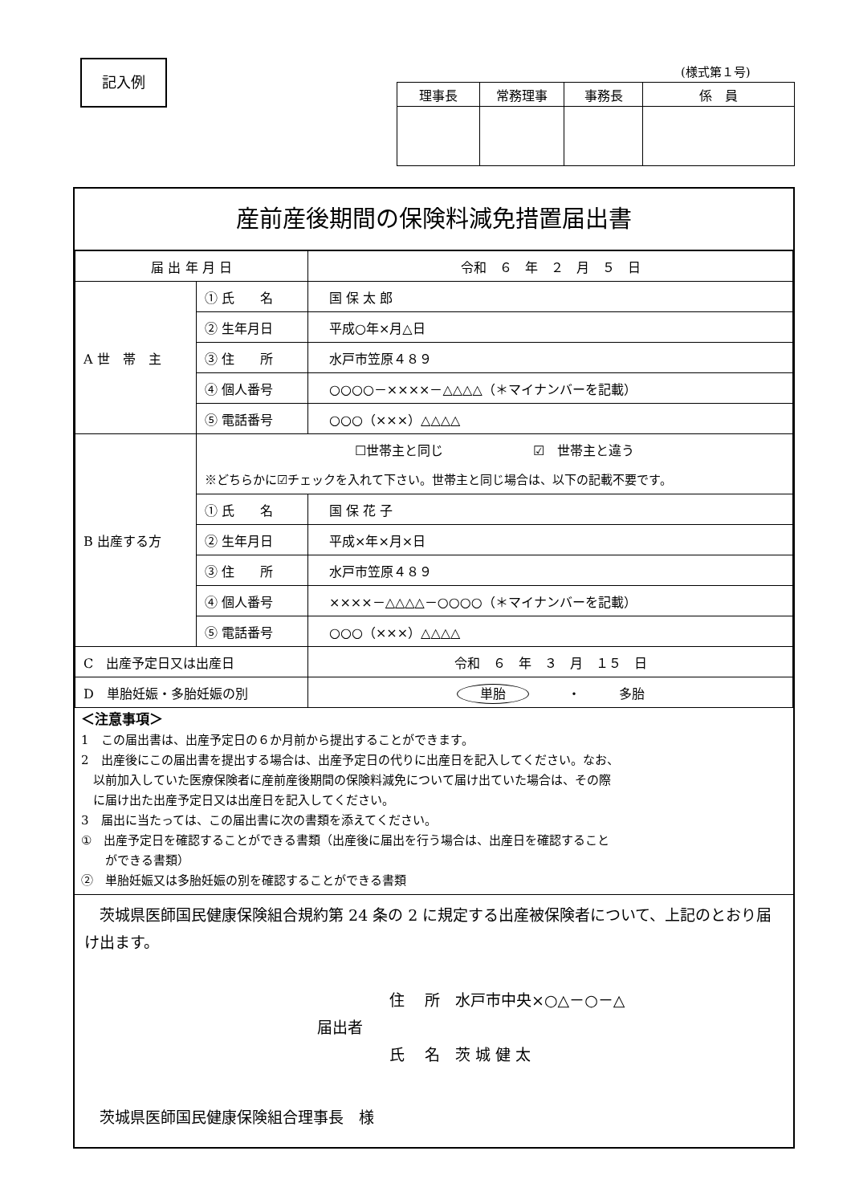記入例 (様式第１号)
| 理事長 | 常務理事 | 事務長 | 係 員 |
産前産後期間の保険料減免措置届出書
| 届 出 年 月 日 | | 令和 ６ 年 ２ 月 ５ 日 |
| A 世 帯 主 | ① 氏 名 | 国 保 太 郎 |
| | ② 生年月日 | 平成○年×月△日 |
| | ③ 住 所 | 水戸市笠原４８９ |
| | ④ 個人番号 | ○○○○－××××－△△△△（＊マイナンバーを記載） |
| | ⑤ 電話番号 | ○○○（×××）△△△△ |
| B 出産する方 | ☐世帯主と同じ ☑ 世帯主と違う | |
| | ※どちらかに☑チェックを入れて下さい。世帯主と同じ場合は、以下の記載不要です。 | |
| | ① 氏 名 | 国 保 花 子 |
| | ② 生年月日 | 平成×年×月×日 |
| | ③ 住 所 | 水戸市笠原４８９ |
| | ④ 個人番号 | ××××－△△△△－○○○○（＊マイナンバーを記載） |
| | ⑤ 電話番号 | ○○○（×××）△△△△ |
| C 出産予定日又は出産日 | | 令和 ６ 年 ３ 月 １５ 日 |
| D 単胎妊娠・多胎妊娠の別 | | 単胎 ・ 多胎 |
＜注意事項＞
1　この届出書は、出産予定日の６か月前から提出することができます。
2　出産後にこの届出書を提出する場合は、出産予定日の代りに出産日を記入してください。なお、
　以前加入していた医療保険者に産前産後期間の保険料減免について届け出ていた場合は、その際
　に届け出た出産予定日又は出産日を記入してください。
3　届出に当たっては、この届出書に次の書類を添えてください。
①　出産予定日を確認することができる書類（出産後に届出を行う場合は、出産日を確認すること
　　ができる書類）
②　単胎妊娠又は多胎妊娠の別を確認することができる書類
　茨城県医師国民健康保険組合規約第 24 条の 2 に規定する出産被保険者について、上記のとおり届け出ます。
住　 所　水戸市中央×○△－○－△
届出者
氏　 名　茨 城 健 太
　茨城県医師国民健康保険組合理事長　様